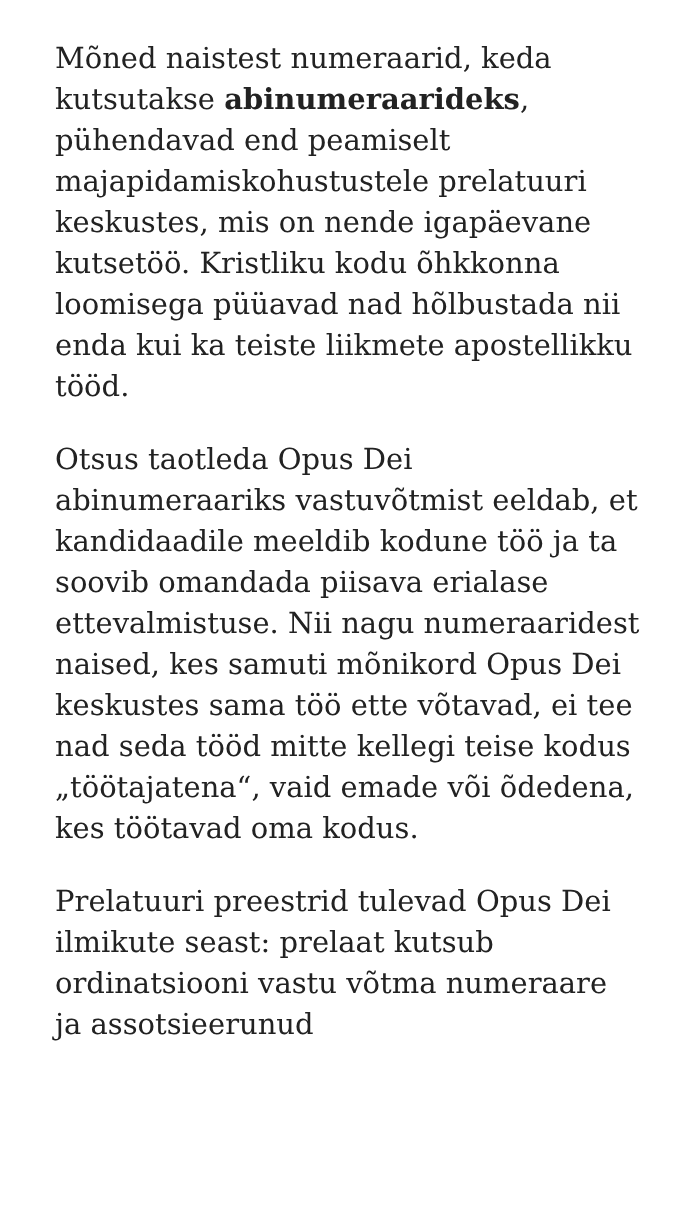Mõned naistest numeraarid, keda kutsutakse abinumeraarideks, pühendavad end peamiselt majapidamiskohustustele prelatuuri keskustes, mis on nende igapäevane kutsetöö. Kristliku kodu õhkkonna loomisega püüavad nad hõlbustada nii enda kui ka teiste liikmete apostellikku tööd.
Otsus taotleda Opus Dei abinumeraariks vastuvõtmist eeldab, et kandidaadile meeldib kodune töö ja ta soovib omandada piisava erialase ettevalmistuse. Nii nagu numeraaridest naised, kes samuti mõnikord Opus Dei keskustes sama töö ette võtavad, ei tee nad seda tööd mitte kellegi teise kodus „töötajatena“, vaid emade või õdedena, kes töötavad oma kodus.
Prelatuuri preestrid tulevad Opus Dei ilmikute seast: prelaat kutsub ordinatsiooni vastu võtma numeraare ja assotsieerunud